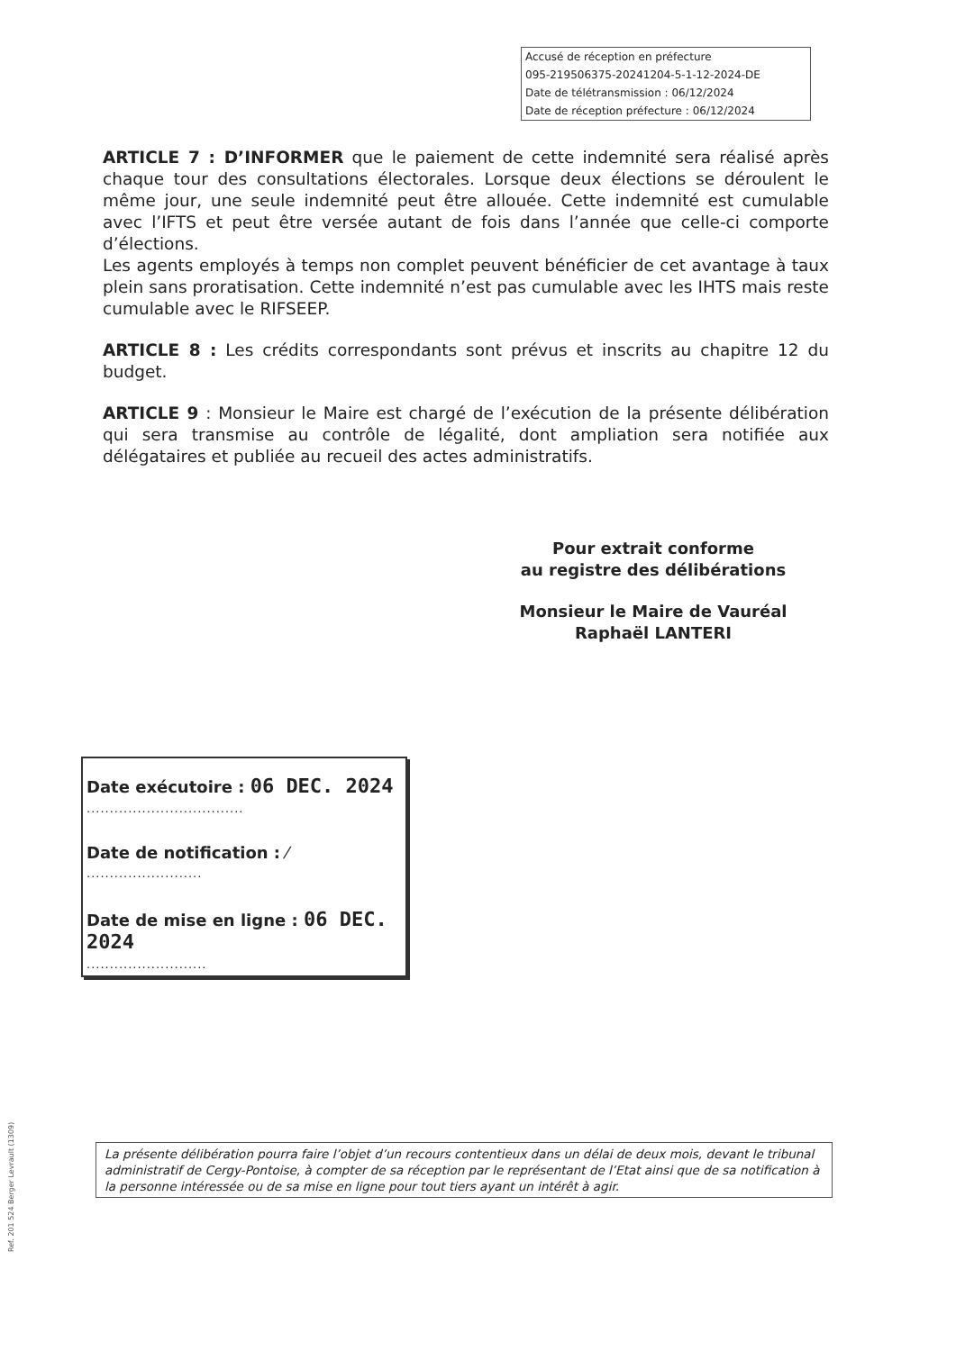Accusé de réception en préfecture
095-219506375-20241204-5-1-12-2024-DE
Date de télétransmission : 06/12/2024
Date de réception préfecture : 06/12/2024
ARTICLE 7 : D’INFORMER que le paiement de cette indemnité sera réalisé après chaque tour des consultations électorales. Lorsque deux élections se déroulent le même jour, une seule indemnité peut être allouée. Cette indemnité est cumulable avec l’IFTS et peut être versée autant de fois dans l’année que celle-ci comporte d’élections.
Les agents employés à temps non complet peuvent bénéficier de cet avantage à taux plein sans proratisation. Cette indemnité n’est pas cumulable avec les IHTS mais reste cumulable avec le RIFSEEP.
ARTICLE 8 : Les crédits correspondants sont prévus et inscrits au chapitre 12 du budget.
ARTICLE 9 : Monsieur le Maire est chargé de l’exécution de la présente délibération qui sera transmise au contrôle de légalité, dont ampliation sera notifiée aux délégataires et publiée au recueil des actes administratifs.
Pour extrait conforme
au registre des délibérations
Monsieur le Maire de Vauréal
Raphaël LANTERI
Date exécutoire : 06 DEC. 2024
..................................
Date de notification : ⁄
.........................
Date de mise en ligne : 06 DEC. 2024
..........................
La présente délibération pourra faire l’objet d’un recours contentieux dans un délai de deux mois, devant le tribunal administratif de Cergy-Pontoise, à compter de sa réception par le représentant de l’Etat ainsi que de sa notification à la personne intéressée ou de sa mise en ligne pour tout tiers ayant un intérêt à agir.
Ref. 201 524 Berger Levrault (1309)